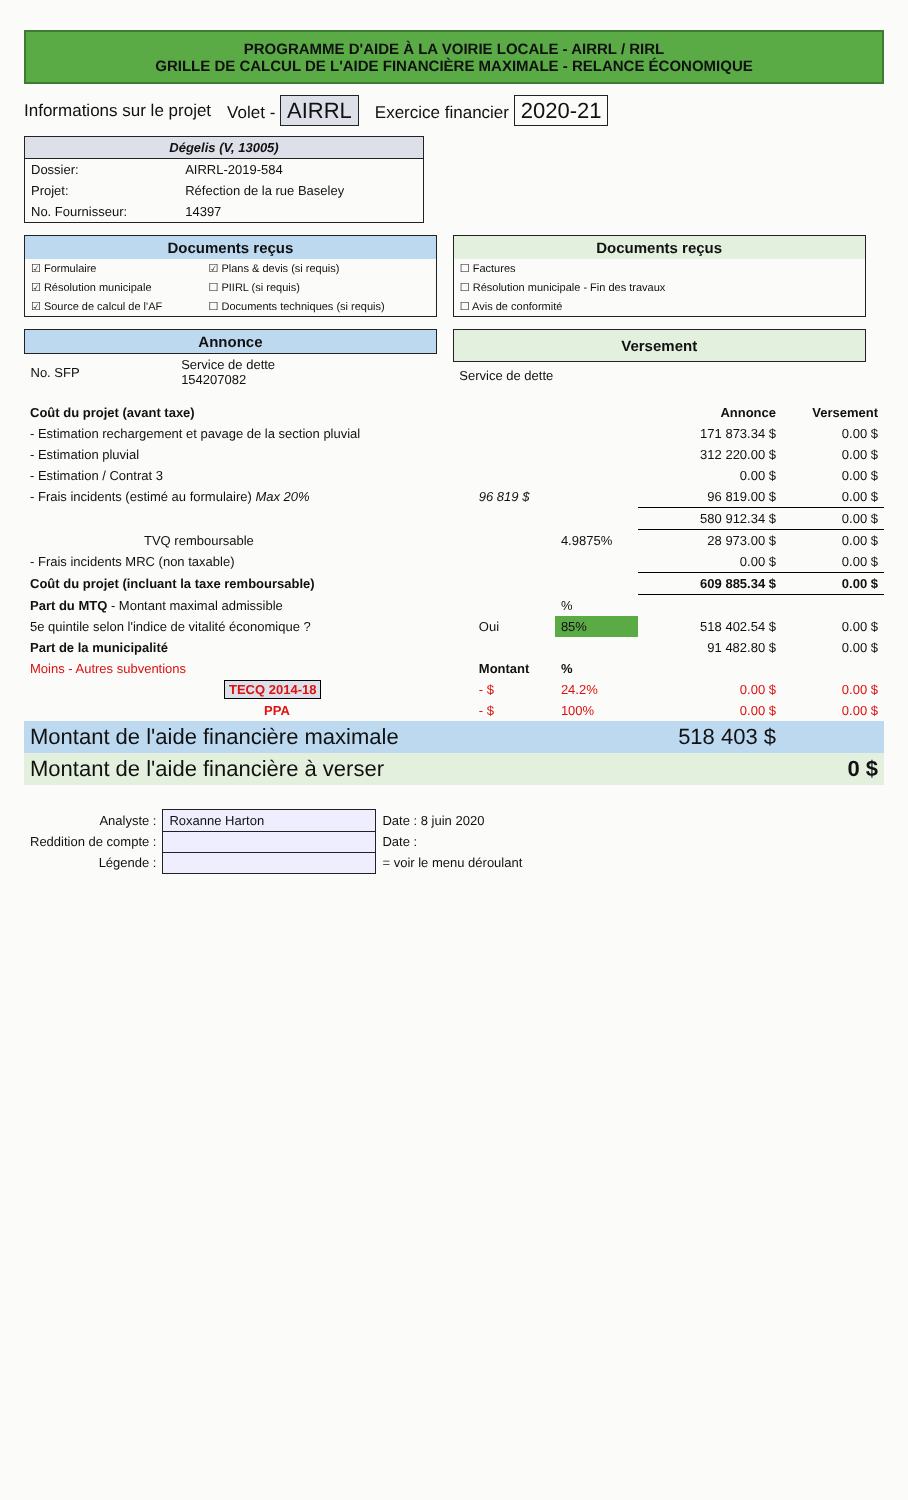PROGRAMME D'AIDE À LA VOIRIE LOCALE - AIRRL / RIRL
GRILLE DE CALCUL DE L'AIDE FINANCIÈRE MAXIMALE - RELANCE ÉCONOMIQUE
Informations sur le projet Volet - AIRRL
Exercice financier 2020-21
| Dégelis (V, 13005) | |
| --- | --- |
| Dossier: | AIRRL-2019-584 |
| Projet: | Réfection de la rue Baseley |
| No. Fournisseur: | 14397 |
| Documents reçus | |
| --- | --- |
| ☑ Formulaire | ☑ Plans & devis (si requis) |
| ☑ Résolution municipale | ☐ PIIRL (si requis) |
| ☑ Source de calcul de l'AF | ☐ Documents techniques (si requis) |
| Documents reçus |
| --- |
| ☐ Factures |
| ☐ Résolution municipale - Fin des travaux |
| ☐ Avis de conformité |
| Annonce | |
| --- | --- |
| No. SFP | Service de dette 154207082 |
| Versement |
| --- |
| Service de dette |
| Coût du projet (avant taxe) | | | Annonce | Versement |
| - Estimation rechargement et pavage de la section pluvial | | | 171 873.34 $ | 0.00 $ |
| - Estimation pluvial | | | 312 220.00 $ | 0.00 $ |
| - Estimation / Contrat 3 | | | 0.00 $ | 0.00 $ |
| - Frais incidents (estimé au formulaire) Max 20% | 96 819 $ | | 96 819.00 $ | 0.00 $ |
| | | | 580 912.34 $ | 0.00 $ |
| TVQ remboursable | | 4.9875% | 28 973.00 $ | 0.00 $ |
| - Frais incidents MRC (non taxable) | | | 0.00 $ | 0.00 $ |
| Coût du projet (incluant la taxe remboursable) | | | 609 885.34 $ | 0.00 $ |
| Part du MTQ - Montant maximal admissible | | % | | |
| 5e quintile selon l'indice de vitalité économique ? | Oui | 85% | 518 402.54 $ | 0.00 $ |
| Part de la municipalité | | | 91 482.80 $ | 0.00 $ |
| Moins - Autres subventions | Montant | % | | |
| TECQ 2014-18 | - $ | 24.2% | 0.00 $ | 0.00 $ |
| PPA | - $ | 100% | 0.00 $ | 0.00 $ |
| Montant de l'aide financière maximale | | | 518 403 $ | |
| Montant de l'aide financière à verser | | | | 0 $ |
| Analyste : | Roxanne Harton | Date : 8 juin 2020 |
| Reddition de compte : | | Date : |
| Légende : | | = voir le menu déroulant |